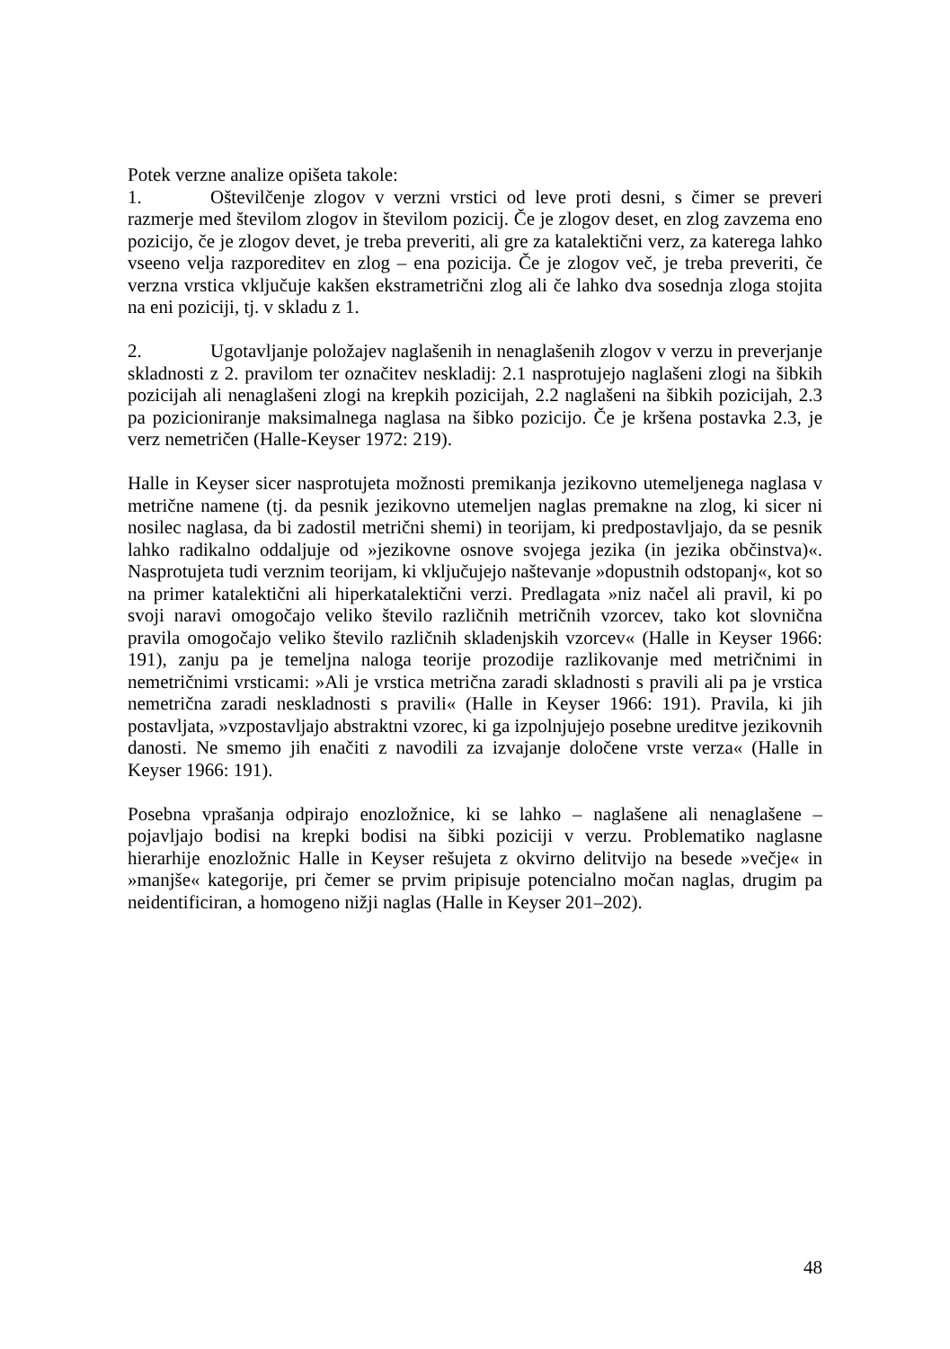Potek verzne analize opišeta takole:
1. Oštevilčenje zlogov v verzni vrstici od leve proti desni, s čimer se preveri razmerje med številom zlogov in številom pozicij. Če je zlogov deset, en zlog zavzema eno pozicijo, če je zlogov devet, je treba preveriti, ali gre za katalektični verz, za katerega lahko vseeno velja razporeditev en zlog – ena pozicija. Če je zlogov več, je treba preveriti, če verzna vrstica vključuje kakšen ekstrametrični zlog ali če lahko dva sosednja zloga stojita na eni poziciji, tj. v skladu z 1.
2. Ugotavljanje položajev naglašenih in nenaglašenih zlogov v verzu in preverjanje skladnosti z 2. pravilom ter označitev neskladij: 2.1 nasprotujejo naglašeni zlogi na šibkih pozicijah ali nenaglašeni zlogi na krepkih pozicijah, 2.2 naglašeni na šibkih pozicijah, 2.3 pa pozicioniranje maksimalnega naglasa na šibko pozicijo. Če je kršena postavka 2.3, je verz nemetričen (Halle-Keyser 1972: 219).
Halle in Keyser sicer nasprotujeta možnosti premikanja jezikovno utemeljenega naglasa v metrične namene (tj. da pesnik jezikovno utemeljen naglas premakne na zlog, ki sicer ni nosilec naglasa, da bi zadostil metrični shemi) in teorijam, ki predpostavljajo, da se pesnik lahko radikalno oddaljuje od »jezikovne osnove svojega jezika (in jezika občinstva)«. Nasprotujeta tudi verznim teorijam, ki vključujejo naštevanje »dopustnih odstopanj«, kot so na primer katalektični ali hiperkatalektični verzi. Predlagata »niz načel ali pravil, ki po svoji naravi omogočajo veliko število različnih metričnih vzorcev, tako kot slovnična pravila omogočajo veliko število različnih skladenjskih vzorcev« (Halle in Keyser 1966: 191), zanju pa je temeljna naloga teorije prozodije razlikovanje med metričnimi in nemetričnimi vrsticami: »Ali je vrstica metrična zaradi skladnosti s pravili ali pa je vrstica nemetrična zaradi neskladnosti s pravili« (Halle in Keyser 1966: 191). Pravila, ki jih postavljata, »vzpostavljajo abstraktni vzorec, ki ga izpolnjujejo posebne ureditve jezikovnih danosti. Ne smemo jih enačiti z navodili za izvajanje določene vrste verza« (Halle in Keyser 1966: 191).
Posebna vprašanja odpirajo enozložnice, ki se lahko – naglašene ali nenaglašene – pojavljajo bodisi na krepki bodisi na šibki poziciji v verzu. Problematiko naglasne hierarhije enozložnic Halle in Keyser rešujeta z okvirno delitvijo na besede »večje« in »manjše« kategorije, pri čemer se prvim pripisuje potencialno močan naglas, drugim pa neidentificiran, a homogeno nižji naglas (Halle in Keyser 201–202).
48